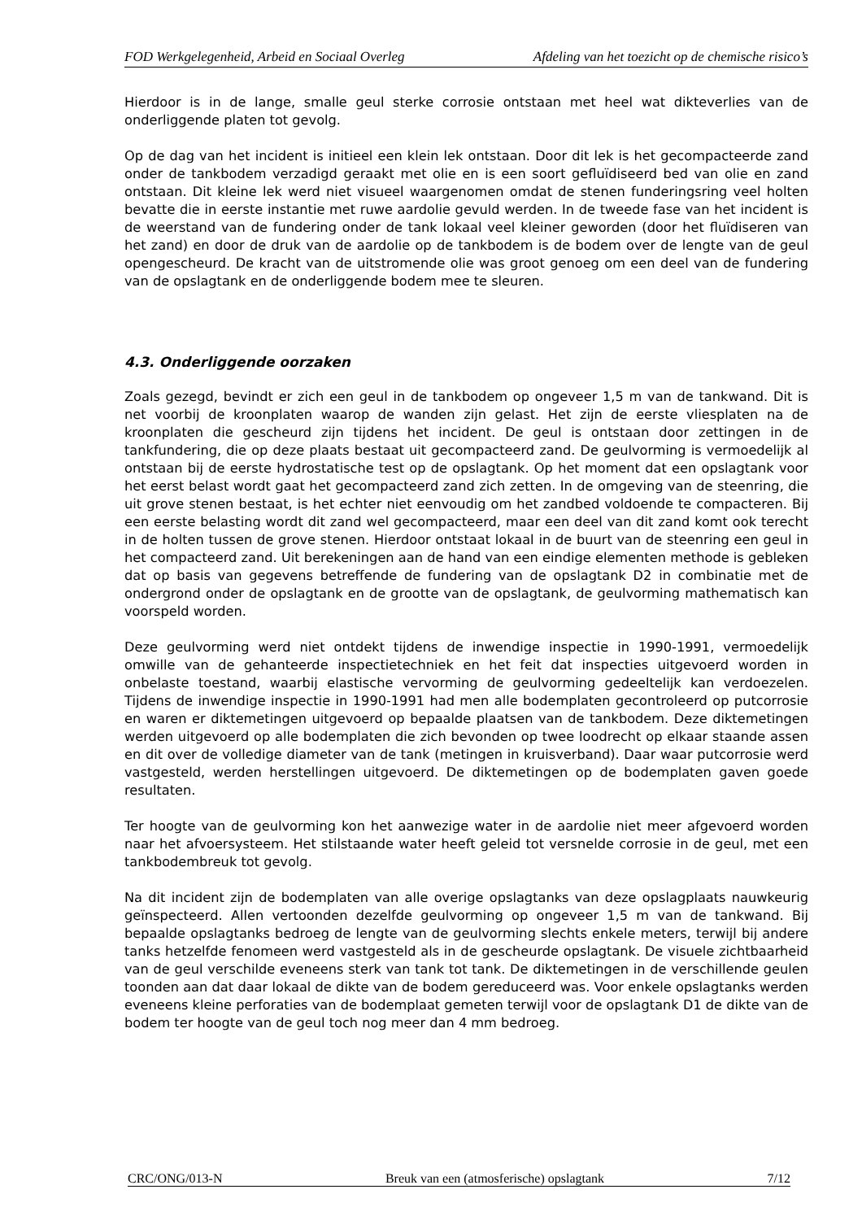FOD Werkgelegenheid, Arbeid en Sociaal Overleg Afdeling van het toezicht op de chemische risico’s
Hierdoor is in de lange, smalle geul sterke corrosie ontstaan met heel wat dikteverlies van de onderliggende platen tot gevolg.
Op de dag van het incident is initieel een klein lek ontstaan. Door dit lek is het gecompacteerde zand onder de tankbodem verzadigd geraakt met olie en is een soort gefluïdiseerd bed van olie en zand ontstaan. Dit kleine lek werd niet visueel waargenomen omdat de stenen funderingsring veel holten bevatte die in eerste instantie met ruwe aardolie gevuld werden. In de tweede fase van het incident is de weerstand van de fundering onder de tank lokaal veel kleiner geworden (door het fluïdiseren van het zand) en door de druk van de aardolie op de tankbodem is de bodem over de lengte van de geul opengescheurd. De kracht van de uitstromende olie was groot genoeg om een deel van de fundering van de opslagtank en de onderliggende bodem mee te sleuren.
4.3. Onderliggende oorzaken
Zoals gezegd, bevindt er zich een geul in de tankbodem op ongeveer 1,5 m van de tankwand. Dit is net voorbij de kroonplaten waarop de wanden zijn gelast. Het zijn de eerste vliesplaten na de kroonplaten die gescheurd zijn tijdens het incident. De geul is ontstaan door zettingen in de tankfundering, die op deze plaats bestaat uit gecompacteerd zand. De geulvorming is vermoedelijk al ontstaan bij de eerste hydrostatische test op de opslagtank. Op het moment dat een opslagtank voor het eerst belast wordt gaat het gecompacteerd zand zich zetten. In de omgeving van de steenring, die uit grove stenen bestaat, is het echter niet eenvoudig om het zandbed voldoende te compacteren. Bij een eerste belasting wordt dit zand wel gecompacteerd, maar een deel van dit zand komt ook terecht in de holten tussen de grove stenen. Hierdoor ontstaat lokaal in de buurt van de steenring een geul in het compacteerd zand. Uit berekeningen aan de hand van een eindige elementen methode is gebleken dat op basis van gegevens betreffende de fundering van de opslagtank D2 in combinatie met de ondergrond onder de opslagtank en de grootte van de opslagtank, de geulvorming mathematisch kan voorspeld worden.
Deze geulvorming werd niet ontdekt tijdens de inwendige inspectie in 1990-1991, vermoedelijk omwille van de gehanteerde inspectietechniek en het feit dat inspecties uitgevoerd worden in onbelaste toestand, waarbij elastische vervorming de geulvorming gedeeltelijk kan verdoezelen. Tijdens de inwendige inspectie in 1990-1991 had men alle bodemplaten gecontroleerd op putcorrosie en waren er diktemetingen uitgevoerd op bepaalde plaatsen van de tankbodem. Deze diktemetingen werden uitgevoerd op alle bodemplaten die zich bevonden op twee loodrecht op elkaar staande assen en dit over de volledige diameter van de tank (metingen in kruisverband). Daar waar putcorrosie werd vastgesteld, werden herstellingen uitgevoerd. De diktemetingen op de bodemplaten gaven goede resultaten.
Ter hoogte van de geulvorming kon het aanwezige water in de aardolie niet meer afgevoerd worden naar het afvoersysteem. Het stilstaande water heeft geleid tot versnelde corrosie in de geul, met een tankbodembreuk tot gevolg.
Na dit incident zijn de bodemplaten van alle overige opslagtanks van deze opslagplaats nauwkeurig geïnspecteerd. Allen vertoonden dezelfde geulvorming op ongeveer 1,5 m van de tankwand. Bij bepaalde opslagtanks bedroeg de lengte van de geulvorming slechts enkele meters, terwijl bij andere tanks hetzelfde fenomeen werd vastgesteld als in de gescheurde opslagtank. De visuele zichtbaarheid van de geul verschilde eveneens sterk van tank tot tank. De diktemetingen in de verschillende geulen toonden aan dat daar lokaal de dikte van de bodem gereduceerd was. Voor enkele opslagtanks werden eveneens kleine perforaties van de bodemplaat gemeten terwijl voor de opslagtank D1 de dikte van de bodem ter hoogte van de geul toch nog meer dan 4 mm bedroeg.
CRC/ONG/013-N Breuk van een (atmosferische) opslagtank 7/12